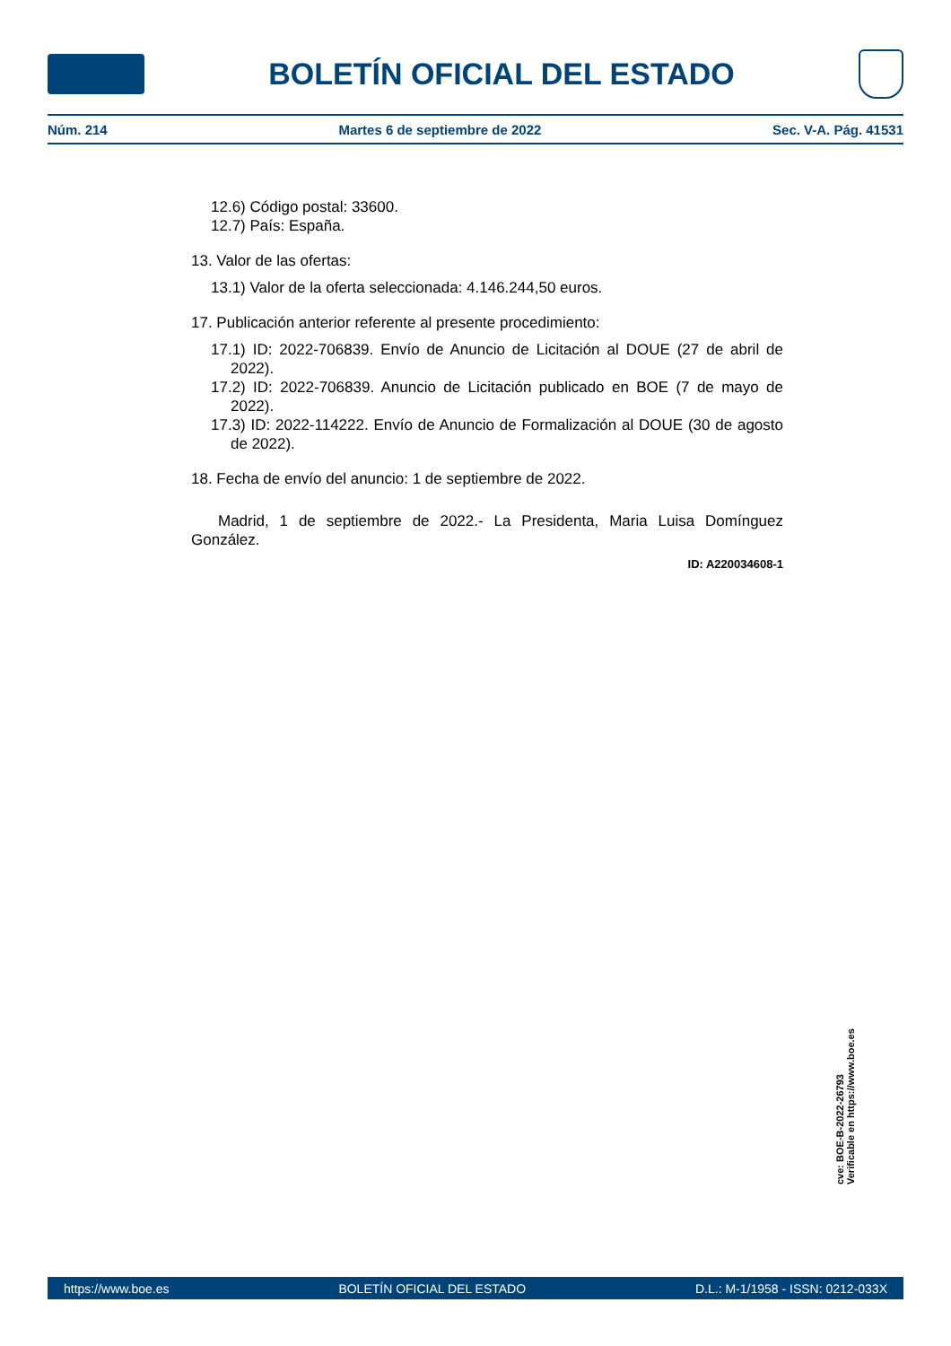BOLETÍN OFICIAL DEL ESTADO
Núm. 214 Martes 6 de septiembre de 2022 Sec. V-A. Pág. 41531
12.6) Código postal: 33600.
12.7) País: España.
13. Valor de las ofertas:
13.1) Valor de la oferta seleccionada: 4.146.244,50 euros.
17. Publicación anterior referente al presente procedimiento:
17.1) ID: 2022-706839. Envío de Anuncio de Licitación al DOUE (27 de abril de 2022).
17.2) ID: 2022-706839. Anuncio de Licitación publicado en BOE (7 de mayo de 2022).
17.3) ID: 2022-114222. Envío de Anuncio de Formalización al DOUE (30 de agosto de 2022).
18. Fecha de envío del anuncio: 1 de septiembre de 2022.
Madrid, 1 de septiembre de 2022.- La Presidenta, Maria Luisa Domínguez González.
ID: A220034608-1
cve: BOE-B-2022-26793
Verificable en https://www.boe.es
https://www.boe.es BOLETÍN OFICIAL DEL ESTADO D.L.: M-1/1958 - ISSN: 0212-033X